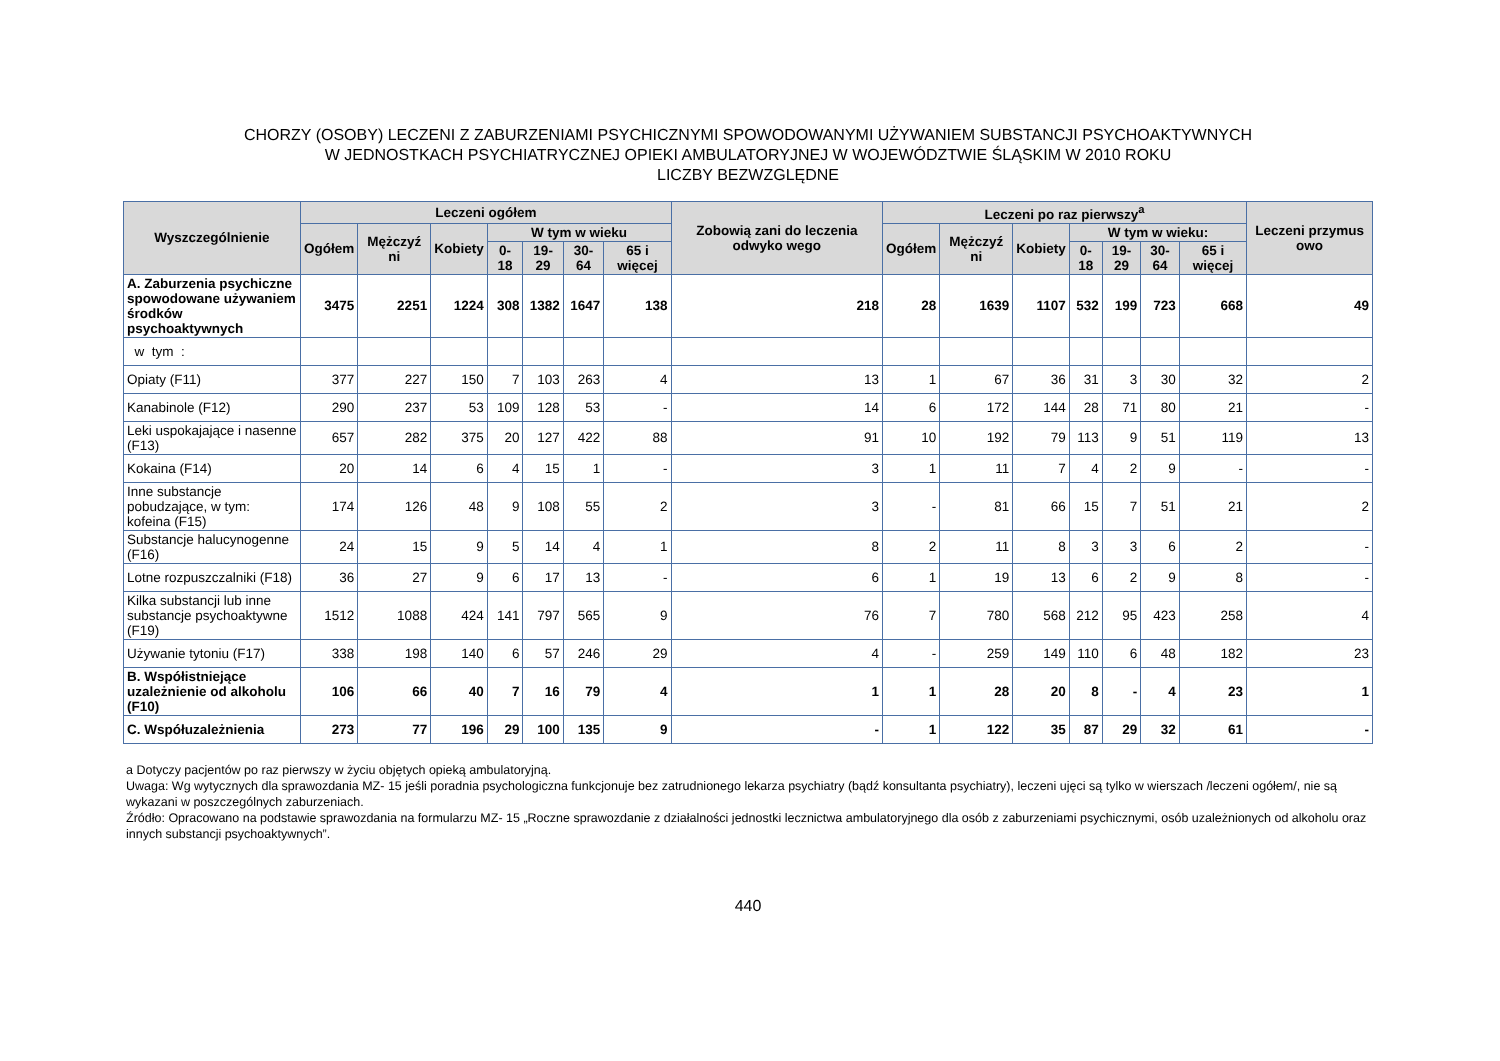CHORZY (OSOBY) LECZENI Z ZABURZENIAMI PSYCHICZNYMI SPOWODOWANYMI UŻYWANIEM SUBSTANCJI PSYCHOAKTYWNYCH
W JEDNOSTKACH PSYCHIATRYCZNEJ OPIEKI AMBULATORYJNEJ W WOJEWÓDZTWIE ŚLĄSKIM W 2010 ROKU
LICZBY BEZWZGLĘDNE
| Wyszczególnienie | Leczeni ogółem | | | | | | | Zobowią zani do leczenia odwyko wego | Leczeni po raz pierwszy<sup>a</sup> | | | | | | | Leczeni przymus owo |
| --- | --- | --- | --- | --- | --- | --- | --- | --- | --- | --- | --- | --- | --- | --- | --- | --- |
| | Ogółem | Mężczyź ni | Kobiety | W tym w wieku | | | | | Ogółem | Mężczyź ni | Kobiety | W tym w wieku: | | | | |
| | | | | 0- 18 | 19-29 | 30-64 | 65 i więcej | | | | | 0-18 | 19-29 | 30-64 | 65 i więcej | |
| A. Zaburzenia psychiczne spowodowane używaniem środków psychoaktywnych | 3475 | 2251 | 1224 | 308 | 1382 | 1647 | 138 | 218 | 28 | 1639 | 1107 | 532 | 199 | 723 | 668 | 49 |
| w tym : | | | | | | | | | | | | | | | | |
| Opiaty (F11) | 377 | 227 | 150 | 7 | 103 | 263 | 4 | 13 | 1 | 67 | 36 | 31 | 3 | 30 | 32 | 2 |
| Kanabinole (F12) | 290 | 237 | 53 | 109 | 128 | 53 | - | 14 | 6 | 172 | 144 | 28 | 71 | 80 | 21 | - |
| Leki uspokajające i nasenne (F13) | 657 | 282 | 375 | 20 | 127 | 422 | 88 | 91 | 10 | 192 | 79 | 113 | 9 | 51 | 119 | 13 |
| Kokaina (F14) | 20 | 14 | 6 | 4 | 15 | 1 | - | 3 | 1 | 11 | 7 | 4 | 2 | 9 | - | - |
| Inne substancje pobudzające, w tym: kofeina (F15) | 174 | 126 | 48 | 9 | 108 | 55 | 2 | 3 | - | 81 | 66 | 15 | 7 | 51 | 21 | 2 |
| Substancje halucynogenne (F16) | 24 | 15 | 9 | 5 | 14 | 4 | 1 | 8 | 2 | 11 | 8 | 3 | 3 | 6 | 2 | - |
| Lotne rozpuszczalniki (F18) | 36 | 27 | 9 | 6 | 17 | 13 | - | 6 | 1 | 19 | 13 | 6 | 2 | 9 | 8 | - |
| Kilka substancji lub inne substancje psychoaktywne (F19) | 1512 | 1088 | 424 | 141 | 797 | 565 | 9 | 76 | 7 | 780 | 568 | 212 | 95 | 423 | 258 | 4 |
| Używanie tytoniu (F17) | 338 | 198 | 140 | 6 | 57 | 246 | 29 | 4 | - | 259 | 149 | 110 | 6 | 48 | 182 | 23 |
| B. Współistniejące uzależnienie od alkoholu (F10) | 106 | 66 | 40 | 7 | 16 | 79 | 4 | 1 | 1 | 28 | 20 | 8 | - | 4 | 23 | 1 |
| C. Współuzależnienia | 273 | 77 | 196 | 29 | 100 | 135 | 9 | - | 1 | 122 | 35 | 87 | 29 | 32 | 61 | - |
a Dotyczy pacjentów po raz pierwszy w życiu objętych opieką ambulatoryjną.
Uwaga: Wg wytycznych dla sprawozdania MZ- 15 jeśli poradnia psychologiczna funkcjonuje bez zatrudnionego lekarza psychiatry (bądź konsultanta psychiatry), leczeni ujęci są tylko w wierszach /leczeni ogółem/, nie są wykazani w poszczególnych zaburzeniach.
Źródło: Opracowano na podstawie sprawozdania na formularzu MZ- 15 „Roczne sprawozdanie z działalności jednostki lecznictwa ambulatoryjnego dla osób z zaburzeniami psychicznymi, osób uzależnionych od alkoholu oraz innych substancji psychoaktywnych”.
440